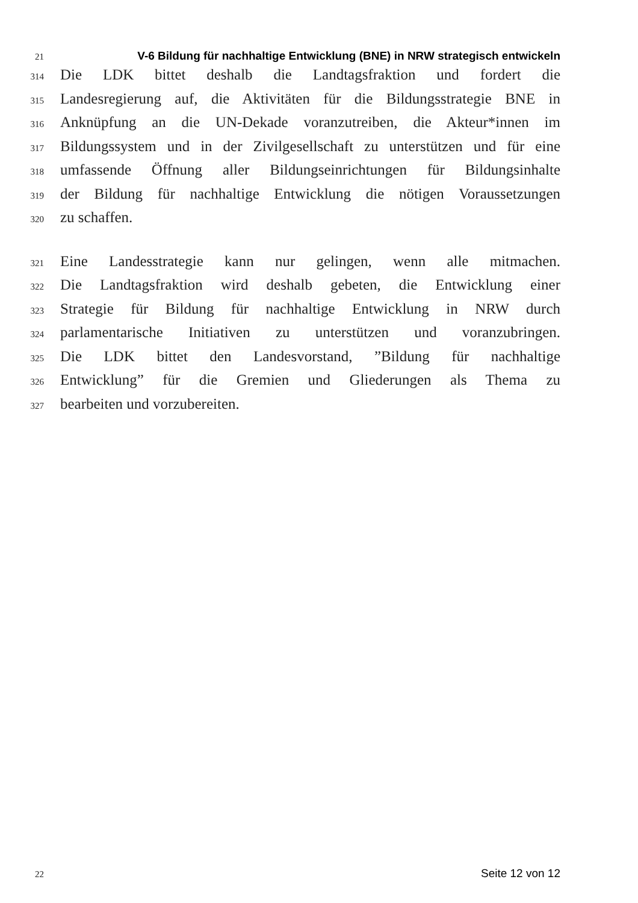21 V-6 Bildung für nachhaltige Entwicklung (BNE) in NRW strategisch entwickeln
314 Die LDK bittet deshalb die Landtagsfraktion und fordert die
315 Landesregierung auf, die Aktivitäten für die Bildungsstrategie BNE in
316 Anknüpfung an die UN-Dekade voranzutreiben, die Akteur*innen im
317 Bildungssystem und in der Zivilgesellschaft zu unterstützen und für eine
318 umfassende Öffnung aller Bildungseinrichtungen für Bildungsinhalte
319 der Bildung für nachhaltige Entwicklung die nötigen Voraussetzungen
320 zu schaffen.
321 Eine Landesstrategie kann nur gelingen, wenn alle mitmachen.
322 Die Landtagsfraktion wird deshalb gebeten, die Entwicklung einer
323 Strategie für Bildung für nachhaltige Entwicklung in NRW durch
324 parlamentarische Initiativen zu unterstützen und voranzubringen.
325 Die LDK bittet den Landesvorstand, ”Bildung für nachhaltige
326 Entwicklung” für die Gremien und Gliederungen als Thema zu
327 bearbeiten und vorzubereiten.
22 Seite 12 von 12